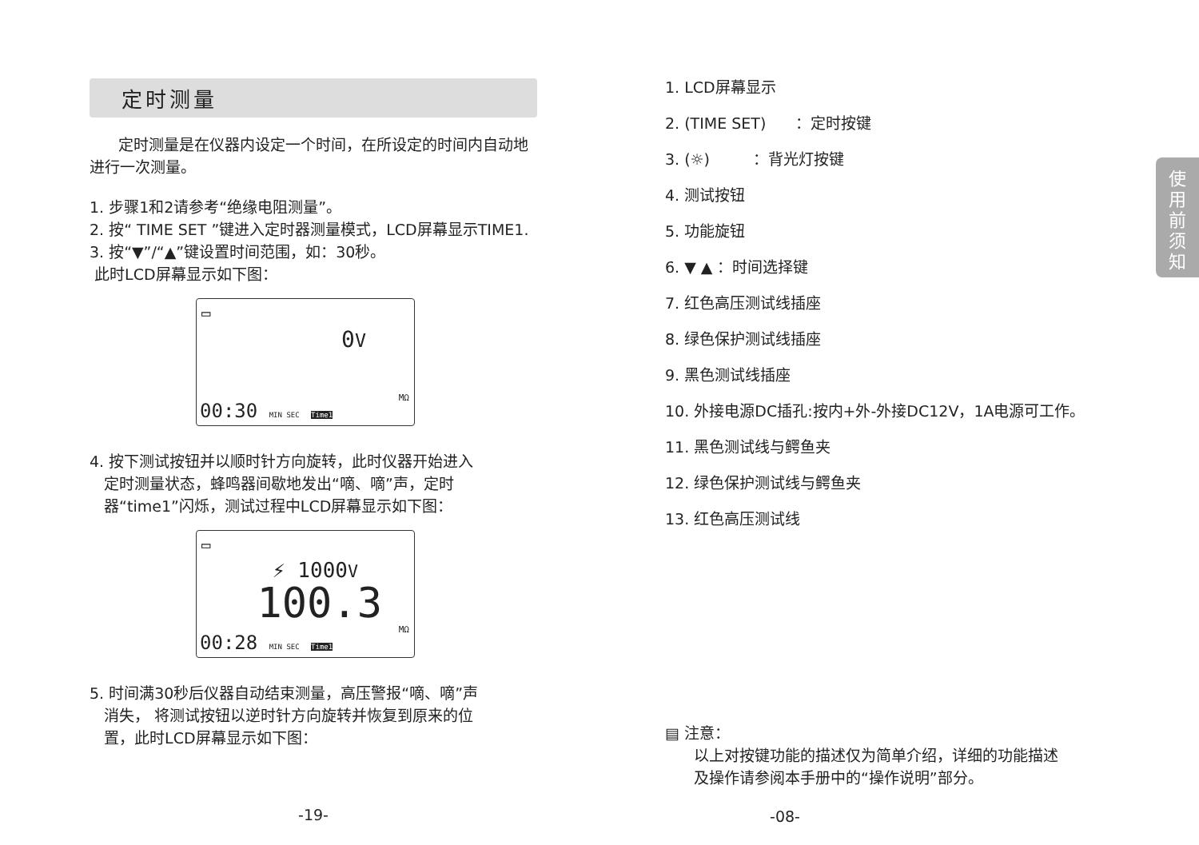使
用
前
须
知
定时测量
定时测量是在仪器内设定一个时间，在所设定的时间内自动地进行一次测量。
1. 步骤1和2请参考“绝缘电阻测量”。
2. 按“ TIME SET ”键进入定时器测量模式，LCD屏幕显示TIME1.
3. 按“▼”/“▲”键设置时间范围，如：30秒。
此时LCD屏幕显示如下图：
▭
0V
00:30 MIN SEC Time1
MΩ
4. 按下测试按钮并以顺时针方向旋转，此时仪器开始进入
定时测量状态，蜂鸣器间歇地发出“嘀、嘀”声，定时
器“time1”闪烁，测试过程中LCD屏幕显示如下图：
▭
⚡ 1000V
100.3
00:28 MIN SEC Time1
MΩ
5. 时间满30秒后仪器自动结束测量，高压警报“嘀、嘀”声
消失， 将测试按钮以逆时针方向旋转并恢复到原来的位
置，此时LCD屏幕显示如下图：
-19-
1. LCD屏幕显示
2. (TIME SET) ：定时按键
3. (☼) ：背光灯按键
4. 测试按钮
5. 功能旋钮
6. ▼ ▲ ：时间选择键
7. 红色高压测试线插座
8. 绿色保护测试线插座
9. 黑色测试线插座
10. 外接电源DC插孔:按内+外-外接DC12V，1A电源可工作。
11. 黑色测试线与鳄鱼夹
12. 绿色保护测试线与鳄鱼夹
13. 红色高压测试线
▤ 注意：
以上对按键功能的描述仅为简单介绍，详细的功能描述
及操作请参阅本手册中的“操作说明”部分。
-08-